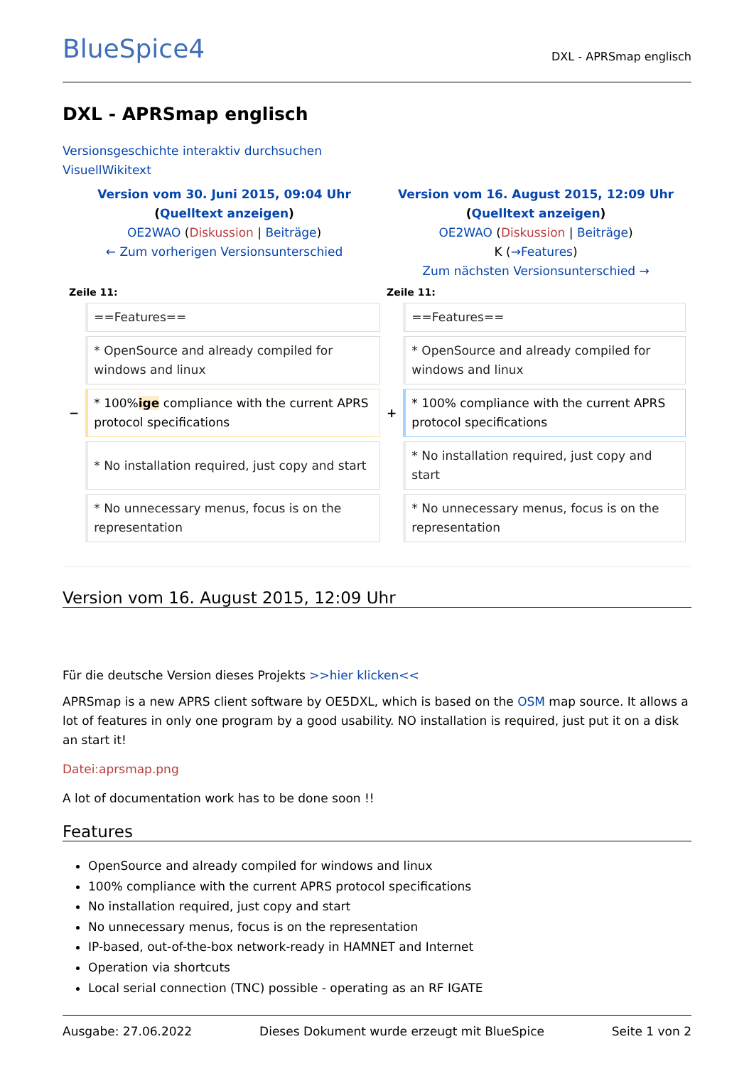BlueSpice4 DXL - APRSmap englisch
DXL - APRSmap englisch
Versionsgeschichte interaktiv durchsuchen
VisuellWikitext
| Version vom 30. Juni 2015, 09:04 Uhr ( Quelltext anzeigen ) OE2WAO ( Diskussion / Beiträge ) ← Zum vorherigen Versionsunterschied | | Version vom 16. August 2015, 12:09 Uhr ( Quelltext anzeigen ) OE2WAO ( Diskussion / Beiträge ) K ( →Features ) Zum nächsten Versionsunterschied → | |
| Zeile 11: | | Zeile 11: | |
| | ==Features== | | ==Features== |
| | * OpenSource and already compiled for windows and linux | | * OpenSource and already compiled for windows and linux |
| − | * 100% ige compliance with the current APRS protocol specifications | + | * 100% compliance with the current APRS protocol specifications |
| | * No installation required, just copy and start | | * No installation required, just copy and start |
| | * No unnecessary menus, focus is on the representation | | * No unnecessary menus, focus is on the representation |
Version vom 16. August 2015, 12:09 Uhr
Für die deutsche Version dieses Projekts >>hier klicken<<
APRSmap is a new APRS client software by OE5DXL, which is based on the OSM map source. It allows a lot of features in only one program by a good usability. NO installation is required, just put it on a disk an start it!
Datei:aprsmap.png
A lot of documentation work has to be done soon !!
Features
OpenSource and already compiled for windows and linux
100% compliance with the current APRS protocol specifications
No installation required, just copy and start
No unnecessary menus, focus is on the representation
IP-based, out-of-the-box network-ready in HAMNET and Internet
Operation via shortcuts
Local serial connection (TNC) possible - operating as an RF IGATE
Ausgabe: 27.06.2022 Dieses Dokument wurde erzeugt mit BlueSpice Seite 1 von 2